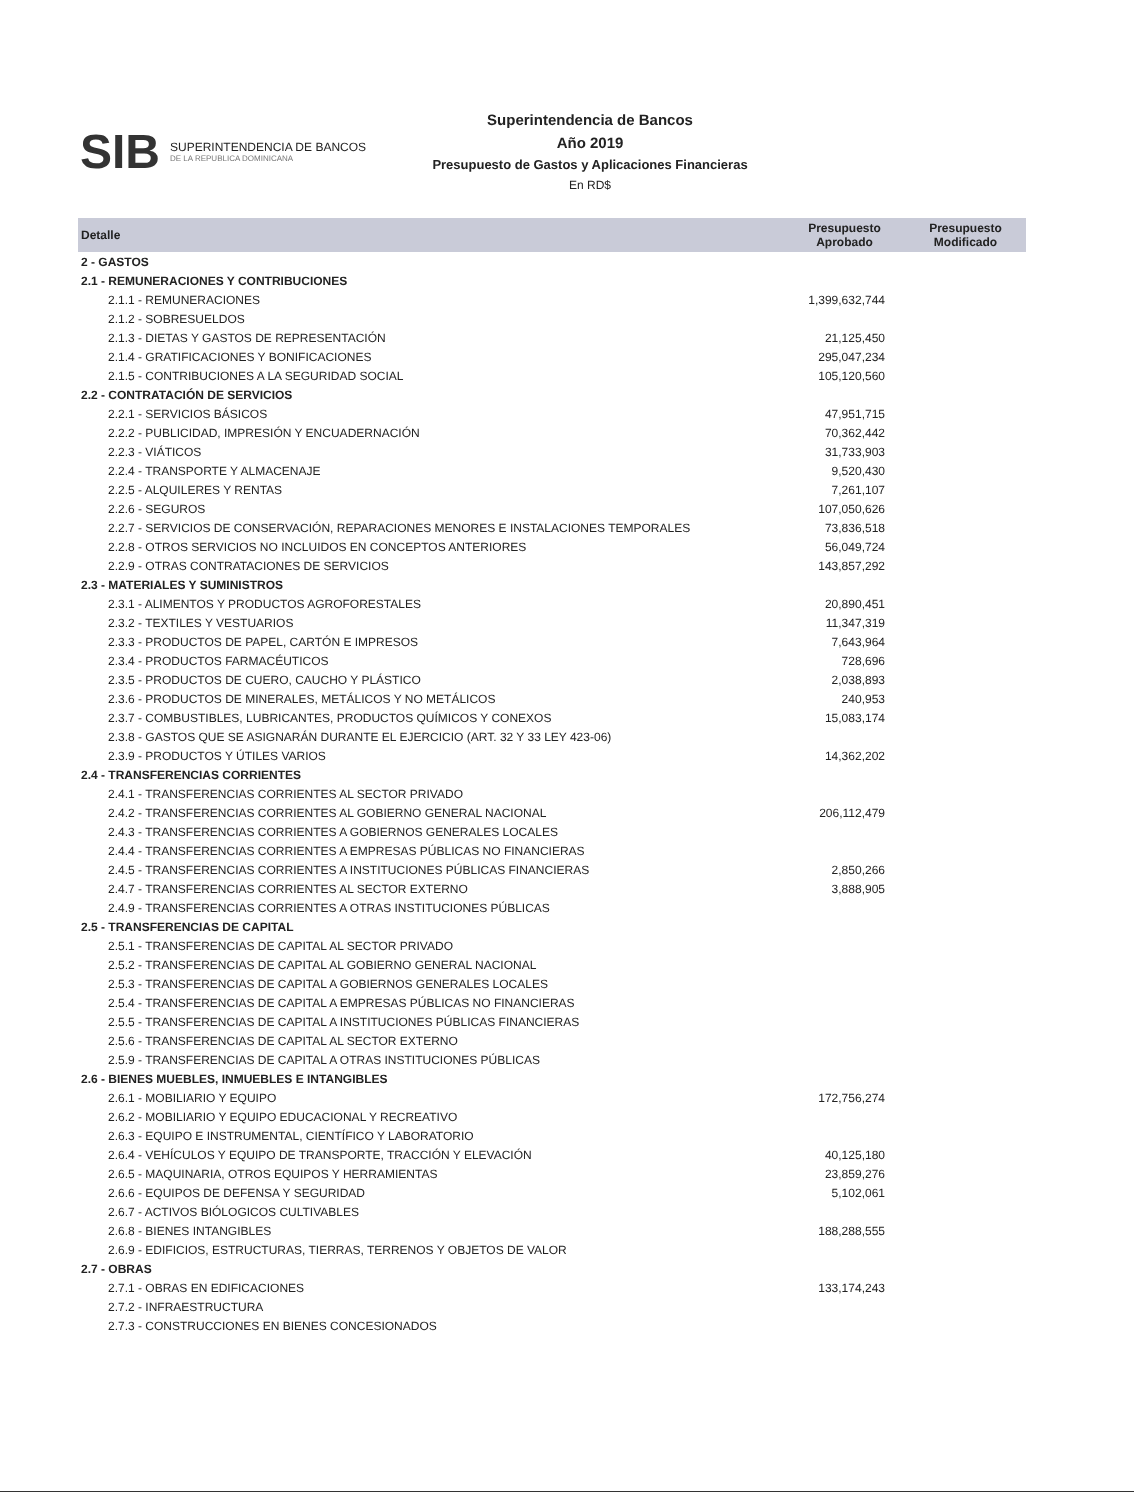SIB SUPERINTENDENCIA DE BANCOS
DE LA REPUBLICA DOMINICANA
Superintendencia de Bancos
Año 2019
Presupuesto de Gastos y Aplicaciones Financieras
En RD$
| Detalle | Presupuesto Aprobado | Presupuesto Modificado |
| --- | --- | --- |
| 2 - GASTOS | | |
| 2.1 - REMUNERACIONES Y CONTRIBUCIONES | | |
| 2.1.1 - REMUNERACIONES | 1,399,632,744 | |
| 2.1.2 - SOBRESUELDOS | | |
| 2.1.3 - DIETAS Y GASTOS DE REPRESENTACIÓN | 21,125,450 | |
| 2.1.4 - GRATIFICACIONES Y BONIFICACIONES | 295,047,234 | |
| 2.1.5 - CONTRIBUCIONES A LA SEGURIDAD SOCIAL | 105,120,560 | |
| 2.2 - CONTRATACIÓN DE SERVICIOS | | |
| 2.2.1 - SERVICIOS BÁSICOS | 47,951,715 | |
| 2.2.2 - PUBLICIDAD, IMPRESIÓN Y ENCUADERNACIÓN | 70,362,442 | |
| 2.2.3 - VIÁTICOS | 31,733,903 | |
| 2.2.4 - TRANSPORTE Y ALMACENAJE | 9,520,430 | |
| 2.2.5 - ALQUILERES Y RENTAS | 7,261,107 | |
| 2.2.6 - SEGUROS | 107,050,626 | |
| 2.2.7 - SERVICIOS DE CONSERVACIÓN, REPARACIONES MENORES E INSTALACIONES TEMPORALES | 73,836,518 | |
| 2.2.8 - OTROS SERVICIOS NO INCLUIDOS EN CONCEPTOS ANTERIORES | 56,049,724 | |
| 2.2.9 - OTRAS CONTRATACIONES DE SERVICIOS | 143,857,292 | |
| 2.3 - MATERIALES Y SUMINISTROS | | |
| 2.3.1 - ALIMENTOS Y PRODUCTOS AGROFORESTALES | 20,890,451 | |
| 2.3.2 - TEXTILES Y VESTUARIOS | 11,347,319 | |
| 2.3.3 - PRODUCTOS DE PAPEL, CARTÓN E IMPRESOS | 7,643,964 | |
| 2.3.4 - PRODUCTOS FARMACÉUTICOS | 728,696 | |
| 2.3.5 - PRODUCTOS DE CUERO, CAUCHO Y PLÁSTICO | 2,038,893 | |
| 2.3.6 - PRODUCTOS DE MINERALES, METÁLICOS Y NO METÁLICOS | 240,953 | |
| 2.3.7 - COMBUSTIBLES, LUBRICANTES, PRODUCTOS QUÍMICOS Y CONEXOS | 15,083,174 | |
| 2.3.8 - GASTOS QUE SE ASIGNARÁN DURANTE EL EJERCICIO (ART. 32 Y 33 LEY 423-06) | | |
| 2.3.9 - PRODUCTOS Y ÚTILES VARIOS | 14,362,202 | |
| 2.4 - TRANSFERENCIAS CORRIENTES | | |
| 2.4.1 - TRANSFERENCIAS CORRIENTES AL SECTOR PRIVADO | | |
| 2.4.2 - TRANSFERENCIAS CORRIENTES AL GOBIERNO GENERAL NACIONAL | 206,112,479 | |
| 2.4.3 - TRANSFERENCIAS CORRIENTES A GOBIERNOS GENERALES LOCALES | | |
| 2.4.4 - TRANSFERENCIAS CORRIENTES A EMPRESAS PÚBLICAS NO FINANCIERAS | | |
| 2.4.5 - TRANSFERENCIAS CORRIENTES A INSTITUCIONES PÚBLICAS FINANCIERAS | 2,850,266 | |
| 2.4.7 - TRANSFERENCIAS CORRIENTES AL SECTOR EXTERNO | 3,888,905 | |
| 2.4.9 - TRANSFERENCIAS CORRIENTES A OTRAS INSTITUCIONES PÚBLICAS | | |
| 2.5 - TRANSFERENCIAS DE CAPITAL | | |
| 2.5.1 - TRANSFERENCIAS DE CAPITAL AL SECTOR PRIVADO | | |
| 2.5.2 - TRANSFERENCIAS DE CAPITAL AL GOBIERNO GENERAL NACIONAL | | |
| 2.5.3 - TRANSFERENCIAS DE CAPITAL A GOBIERNOS GENERALES LOCALES | | |
| 2.5.4 - TRANSFERENCIAS DE CAPITAL A EMPRESAS PÚBLICAS NO FINANCIERAS | | |
| 2.5.5 - TRANSFERENCIAS DE CAPITAL A INSTITUCIONES PÚBLICAS FINANCIERAS | | |
| 2.5.6 - TRANSFERENCIAS DE CAPITAL AL SECTOR EXTERNO | | |
| 2.5.9 - TRANSFERENCIAS DE CAPITAL A OTRAS INSTITUCIONES PÚBLICAS | | |
| 2.6 - BIENES MUEBLES, INMUEBLES E INTANGIBLES | | |
| 2.6.1 - MOBILIARIO Y EQUIPO | 172,756,274 | |
| 2.6.2 - MOBILIARIO Y EQUIPO EDUCACIONAL Y RECREATIVO | | |
| 2.6.3 - EQUIPO E INSTRUMENTAL, CIENTÍFICO Y LABORATORIO | | |
| 2.6.4 - VEHÍCULOS Y EQUIPO DE TRANSPORTE, TRACCIÓN Y ELEVACIÓN | 40,125,180 | |
| 2.6.5 - MAQUINARIA, OTROS EQUIPOS Y HERRAMIENTAS | 23,859,276 | |
| 2.6.6 - EQUIPOS DE DEFENSA Y SEGURIDAD | 5,102,061 | |
| 2.6.7 - ACTIVOS BIÓLOGICOS CULTIVABLES | | |
| 2.6.8 - BIENES INTANGIBLES | 188,288,555 | |
| 2.6.9 - EDIFICIOS, ESTRUCTURAS, TIERRAS, TERRENOS Y OBJETOS DE VALOR | | |
| 2.7 - OBRAS | | |
| 2.7.1 - OBRAS EN EDIFICACIONES | 133,174,243 | |
| 2.7.2 - INFRAESTRUCTURA | | |
| 2.7.3 - CONSTRUCCIONES EN BIENES CONCESIONADOS | | |